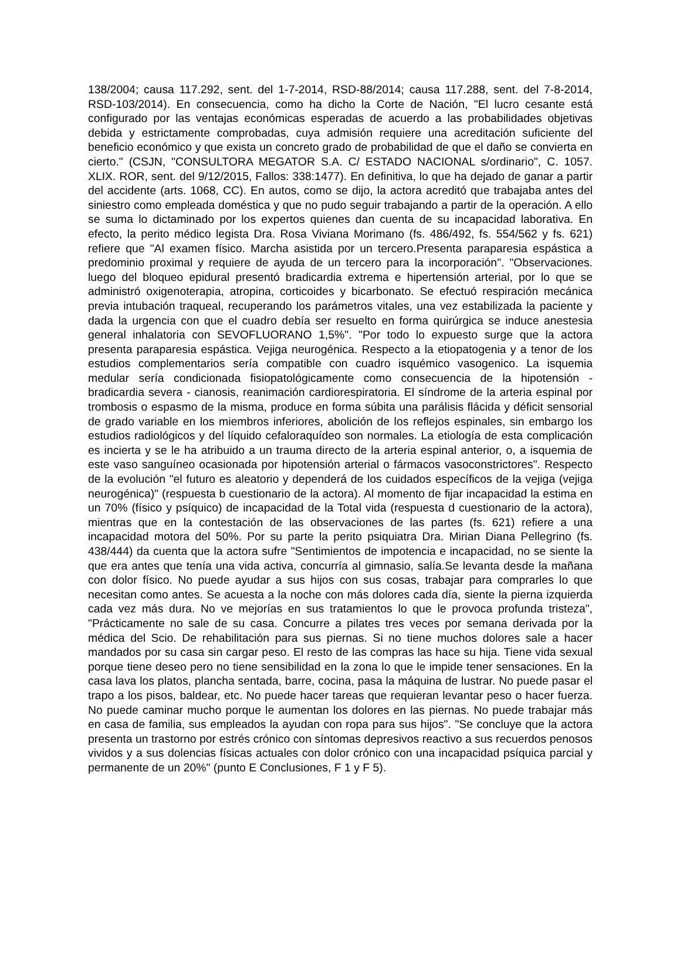138/2004; causa 117.292, sent. del 1-7-2014, RSD-88/2014; causa 117.288, sent. del 7-8-2014, RSD-103/2014). En consecuencia, como ha dicho la Corte de Nación, "El lucro cesante está configurado por las ventajas económicas esperadas de acuerdo a las probabilidades objetivas debida y estrictamente comprobadas, cuya admisión requiere una acreditación suficiente del beneficio económico y que exista un concreto grado de probabilidad de que el daño se convierta en cierto." (CSJN, "CONSULTORA MEGATOR S.A. C/ ESTADO NACIONAL s/ordinario", C. 1057. XLIX. ROR, sent. del 9/12/2015, Fallos: 338:1477). En definitiva, lo que ha dejado de ganar a partir del accidente (arts. 1068, CC). En autos, como se dijo, la actora acreditó que trabajaba antes del siniestro como empleada doméstica y que no pudo seguir trabajando a partir de la operación. A ello se suma lo dictaminado por los expertos quienes dan cuenta de su incapacidad laborativa. En efecto, la perito médico legista Dra. Rosa Viviana Morimano (fs. 486/492, fs. 554/562 y fs. 621) refiere que "Al examen físico. Marcha asistida por un tercero.Presenta paraparesia espástica a predominio proximal y requiere de ayuda de un tercero para la incorporación". "Observaciones. luego del bloqueo epidural presentó bradicardia extrema e hipertensión arterial, por lo que se administró oxigenoterapia, atropina, corticoides y bicarbonato. Se efectuó respiración mecánica previa intubación traqueal, recuperando los parámetros vitales, una vez estabilizada la paciente y dada la urgencia con que el cuadro debía ser resuelto en forma quirúrgica se induce anestesia general inhalatoria con SEVOFLUORANO 1,5%". "Por todo lo expuesto surge que la actora presenta paraparesia espástica. Vejiga neurogénica. Respecto a la etiopatogenia y a tenor de los estudios complementarios sería compatible con cuadro isquémico vasogenico. La isquemia medular sería condicionada fisiopatológicamente como consecuencia de la hipotensión - bradicardia severa - cianosis, reanimación cardiorespiratoria. El síndrome de la arteria espinal por trombosis o espasmo de la misma, produce en forma súbita una parálisis flácida y déficit sensorial de grado variable en los miembros inferiores, abolición de los reflejos espinales, sin embargo los estudios radiológicos y del líquido cefaloraquídeo son normales. La etiología de esta complicación es incierta y se le ha atribuido a un trauma directo de la arteria espinal anterior, o, a isquemia de este vaso sanguíneo ocasionada por hipotensión arterial o fármacos vasoconstrictores". Respecto de la evolución "el futuro es aleatorio y dependerá de los cuidados específicos de la vejiga (vejiga neurogénica)" (respuesta b cuestionario de la actora). Al momento de fijar incapacidad la estima en un 70% (físico y psíquico) de incapacidad de la Total vida (respuesta d cuestionario de la actora), mientras que en la contestación de las observaciones de las partes (fs. 621) refiere a una incapacidad motora del 50%. Por su parte la perito psiquiatra Dra. Mirian Diana Pellegrino (fs. 438/444) da cuenta que la actora sufre "Sentimientos de impotencia e incapacidad, no se siente la que era antes que tenía una vida activa, concurría al gimnasio, salía.Se levanta desde la mañana con dolor físico. No puede ayudar a sus hijos con sus cosas, trabajar para comprarles lo que necesitan como antes. Se acuesta a la noche con más dolores cada día, siente la pierna izquierda cada vez más dura. No ve mejorías en sus tratamientos lo que le provoca profunda tristeza", "Prácticamente no sale de su casa. Concurre a pilates tres veces por semana derivada por la médica del Scio. De rehabilitación para sus piernas. Si no tiene muchos dolores sale a hacer mandados por su casa sin cargar peso. El resto de las compras las hace su hija. Tiene vida sexual porque tiene deseo pero no tiene sensibilidad en la zona lo que le impide tener sensaciones. En la casa lava los platos, plancha sentada, barre, cocina, pasa la máquina de lustrar. No puede pasar el trapo a los pisos, baldear, etc. No puede hacer tareas que requieran levantar peso o hacer fuerza. No puede caminar mucho porque le aumentan los dolores en las piernas. No puede trabajar más en casa de familia, sus empleados la ayudan con ropa para sus hijos". "Se concluye que la actora presenta un trastorno por estrés crónico con síntomas depresivos reactivo a sus recuerdos penosos vividos y a sus dolencias físicas actuales con dolor crónico con una incapacidad psíquica parcial y permanente de un 20%" (punto E Conclusiones, F 1 y F 5).